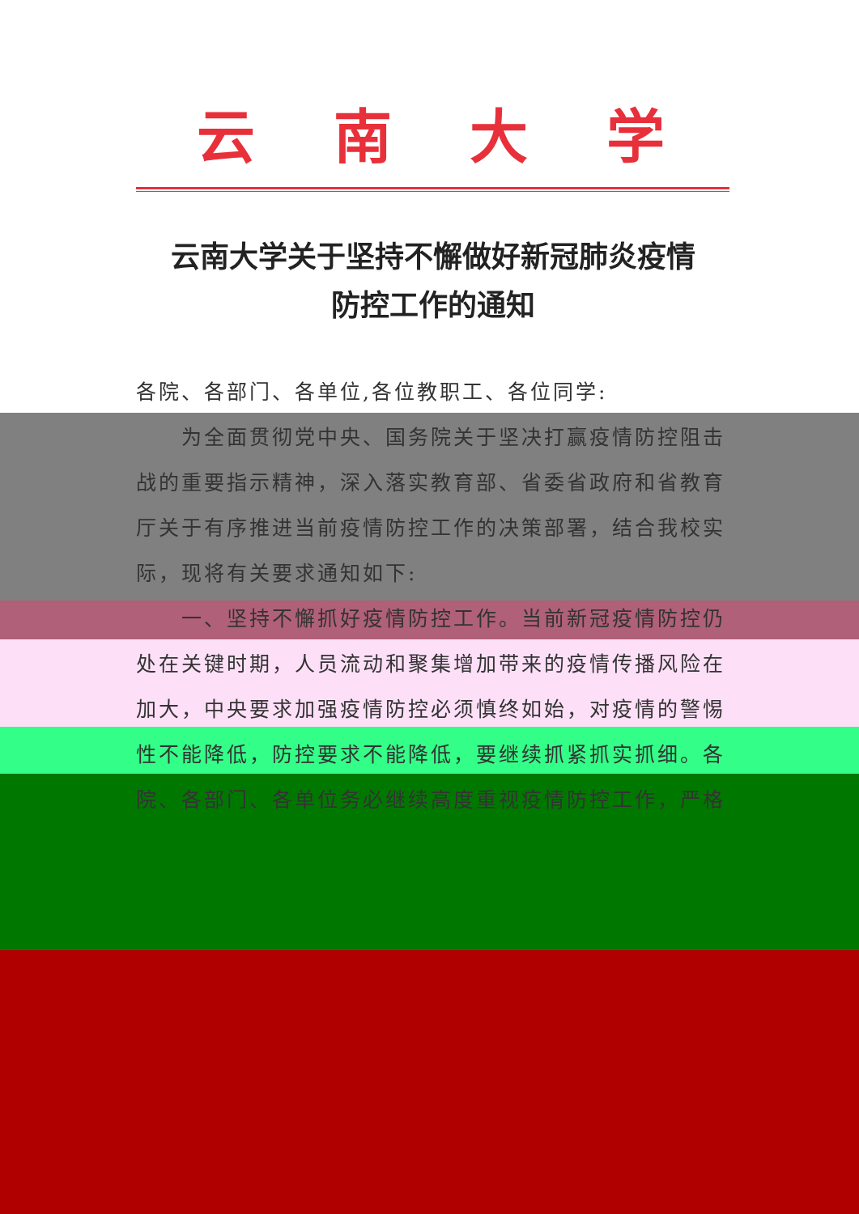云南大学
云南大学关于坚持不懈做好新冠肺炎疫情
防控工作的通知
各院、各部门、各单位,各位教职工、各位同学:
为全面贯彻党中央、国务院关于坚决打赢疫情防控阻击战的重要指示精神，深入落实教育部、省委省政府和省教育厅关于有序推进当前疫情防控工作的决策部署，结合我校实际，现将有关要求通知如下:
一、坚持不懈抓好疫情防控工作。当前新冠疫情防控仍处在关键时期，人员流动和聚集增加带来的疫情传播风险在加大，中央要求加强疫情防控必须慎终如始，对疫情的警惕性不能降低，防控要求不能降低，要继续抓紧抓实抓细。各院、各部门、各单位务必继续高度重视疫情防控工作，严格